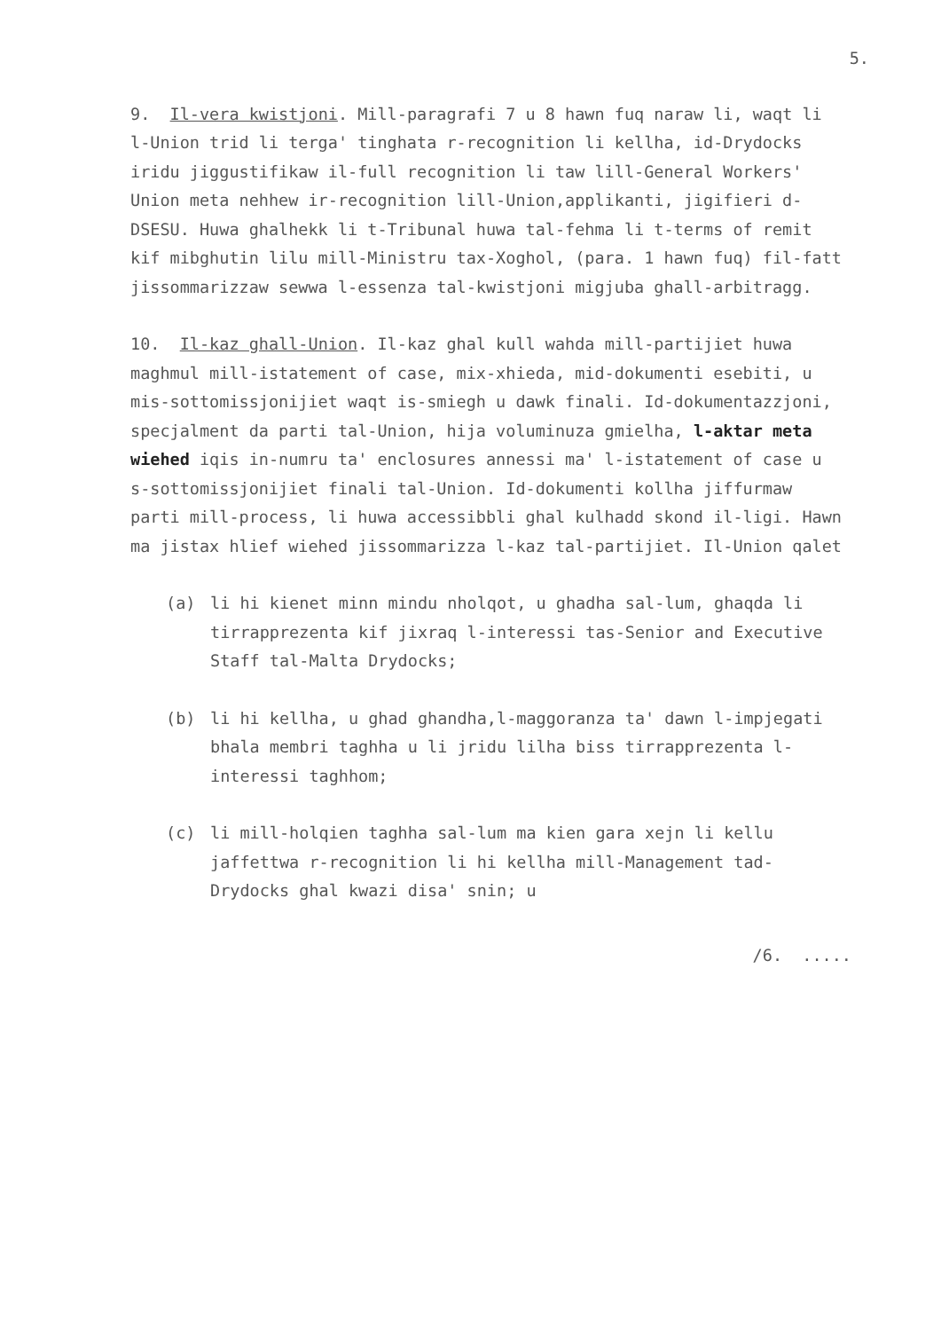5.
9. Il-vera kwistjoni. Mill-paragrafi 7 u 8 hawn fuq naraw li, waqt li l-Union trid li terga' tinghata r-recognition li kellha, id-Drydocks iridu jiggustifikaw il-full recognition li taw lill-General Workers' Union meta nehhew ir-recognition lill-Union,applikanti, jigifieri d-DSESU. Huwa ghalhekk li t-Tribunal huwa tal-fehma li t-terms of remit kif mibghutin lilu mill-Ministru tax-Xoghol, (para. 1 hawn fuq) fil-fatt jissommarizzaw sewwa l-essenza tal-kwistjoni migjuba ghall-arbitragg.
10. Il-kaz ghall-Union. Il-kaz ghal kull wahda mill-partijiet huwa maghmul mill-istatement of case, mix-xhieda, mid-dokumenti esebiti, u mis-sottomissjonijiet waqt is-smiegh u dawk finali. Id-dokumentazzjoni, specjalment da parti tal-Union, hija voluminuza gmielha, l-aktar meta wiehed iqis in-numru ta' enclosures annessi ma' l-istatement of case u s-sottomissjonijiet finali tal-Union. Id-dokumenti kollha jiffurmaw parti mill-process, li huwa accessibbli ghal kulhadd skond il-ligi. Hawn ma jistax hlief wiehed jissommarizza l-kaz tal-partijiet. Il-Union qalet
(a) li hi kienet minn mindu nholqot, u ghadha sal-lum, ghaqda li tirrapprezenta kif jixraq l-interessi tas-Senior and Executive Staff tal-Malta Drydocks;
(b) li hi kellha, u ghad ghandha,l-maggoranza ta' dawn l-impjegati bhala membri taghha u li jridu lilha biss tirrapprezenta l-interessi taghhom;
(c) li mill-holqien taghha sal-lum ma kien gara xejn li kellu jaffettwa r-recognition li hi kellha mill-Management tad-Drydocks ghal kwazi disa' snin; u
/6. .....